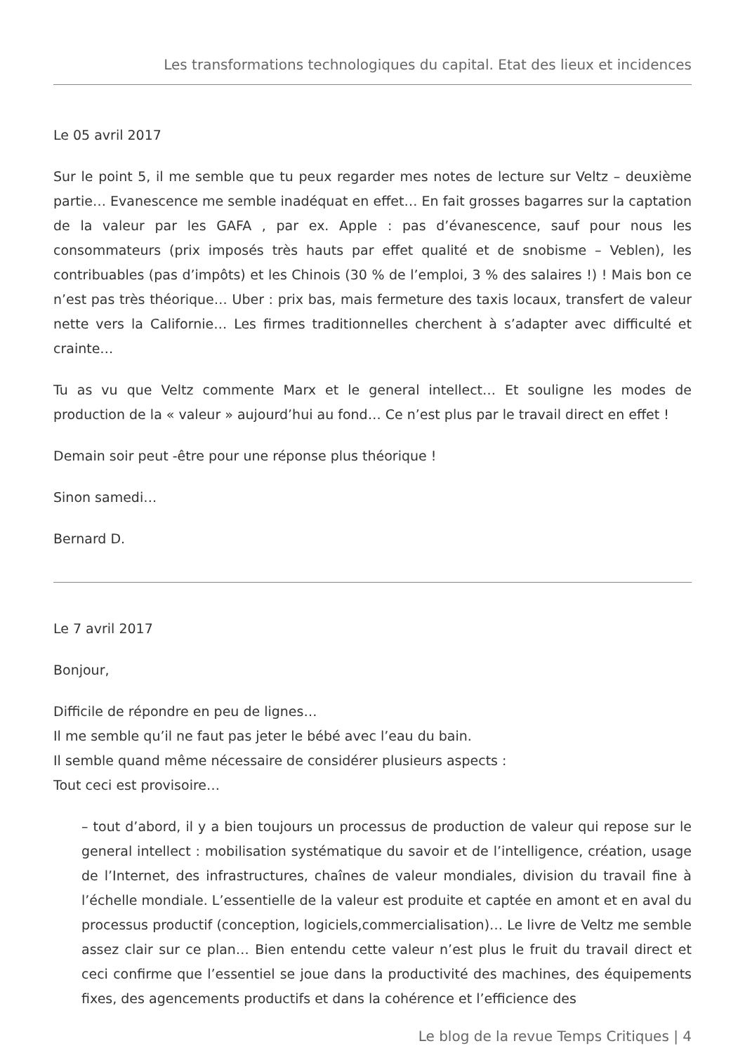Les transformations technologiques du capital. Etat des lieux et incidences
Le 05 avril 2017
Sur le point 5, il me semble que tu peux regarder mes notes de lecture sur Veltz – deuxième partie… Evanescence me semble inadéquat en effet… En fait grosses bagarres sur la captation de la valeur par les GAFA , par ex. Apple : pas d’évanescence, sauf pour nous les consommateurs (prix imposés très hauts par effet qualité et de snobisme – Veblen), les contribuables (pas d’impôts) et les Chinois (30 % de l’emploi, 3 % des salaires !) ! Mais bon ce n’est pas très théorique… Uber : prix bas, mais fermeture des taxis locaux, transfert de valeur nette vers la Californie… Les firmes traditionnelles cherchent à s’adapter avec difficulté et crainte…
Tu as vu que Veltz commente Marx et le general intellect… Et souligne les modes de production de la « valeur » aujourd’hui au fond… Ce n’est plus par le travail direct en effet !
Demain soir peut -être pour une réponse plus théorique !
Sinon samedi…
Bernard D.
Le 7 avril 2017
Bonjour,
Difficile de répondre en peu de lignes…
Il me semble qu’il ne faut pas jeter le bébé avec l’eau du bain.
Il semble quand même nécessaire de considérer plusieurs aspects :
Tout ceci est provisoire…
– tout d’abord, il y a bien toujours un processus de production de valeur qui repose sur le general intellect : mobilisation systématique du savoir et de l’intelligence, création, usage de l’Internet, des infrastructures, chaînes de valeur mondiales, division du travail fine à l’échelle mondiale. L’essentielle de la valeur est produite et captée en amont et en aval du processus productif (conception, logiciels,commercialisation)… Le livre de Veltz me semble assez clair sur ce plan… Bien entendu cette valeur n’est plus le fruit du travail direct et ceci confirme que l’essentiel se joue dans la productivité des machines, des équipements fixes, des agencements productifs et dans la cohérence et l’efficience des
Le blog de la revue Temps Critiques | 4